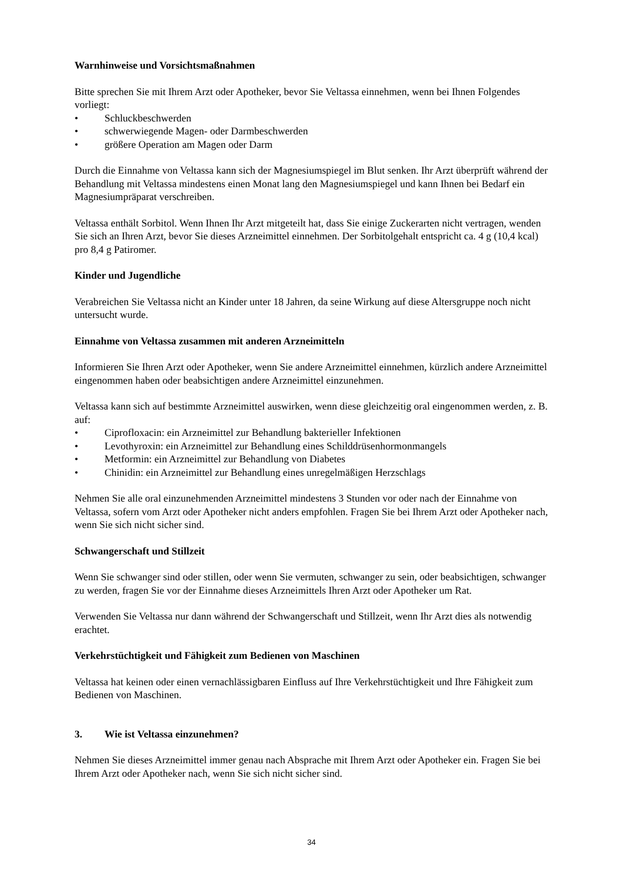Warnhinweise und Vorsichtsmaßnahmen
Bitte sprechen Sie mit Ihrem Arzt oder Apotheker, bevor Sie Veltassa einnehmen, wenn bei Ihnen Folgendes vorliegt:
• Schluckbeschwerden
• schwerwiegende Magen- oder Darmbeschwerden
• größere Operation am Magen oder Darm
Durch die Einnahme von Veltassa kann sich der Magnesiumspiegel im Blut senken. Ihr Arzt überprüft während der Behandlung mit Veltassa mindestens einen Monat lang den Magnesiumspiegel und kann Ihnen bei Bedarf ein Magnesiumpräparat verschreiben.
Veltassa enthält Sorbitol. Wenn Ihnen Ihr Arzt mitgeteilt hat, dass Sie einige Zuckerarten nicht vertragen, wenden Sie sich an Ihren Arzt, bevor Sie dieses Arzneimittel einnehmen. Der Sorbitolgehalt entspricht ca. 4 g (10,4 kcal) pro 8,4 g Patiromer.
Kinder und Jugendliche
Verabreichen Sie Veltassa nicht an Kinder unter 18 Jahren, da seine Wirkung auf diese Altersgruppe noch nicht untersucht wurde.
Einnahme von Veltassa zusammen mit anderen Arzneimitteln
Informieren Sie Ihren Arzt oder Apotheker, wenn Sie andere Arzneimittel einnehmen, kürzlich andere Arzneimittel eingenommen haben oder beabsichtigen andere Arzneimittel einzunehmen.
Veltassa kann sich auf bestimmte Arzneimittel auswirken, wenn diese gleichzeitig oral eingenommen werden, z. B. auf:
• Ciprofloxacin: ein Arzneimittel zur Behandlung bakterieller Infektionen
• Levothyroxin: ein Arzneimittel zur Behandlung eines Schilddrüsenhormonmangels
• Metformin: ein Arzneimittel zur Behandlung von Diabetes
• Chinidin: ein Arzneimittel zur Behandlung eines unregelmäßigen Herzschlags
Nehmen Sie alle oral einzunehmenden Arzneimittel mindestens 3 Stunden vor oder nach der Einnahme von Veltassa, sofern vom Arzt oder Apotheker nicht anders empfohlen. Fragen Sie bei Ihrem Arzt oder Apotheker nach, wenn Sie sich nicht sicher sind.
Schwangerschaft und Stillzeit
Wenn Sie schwanger sind oder stillen, oder wenn Sie vermuten, schwanger zu sein, oder beabsichtigen, schwanger zu werden, fragen Sie vor der Einnahme dieses Arzneimittels Ihren Arzt oder Apotheker um Rat.
Verwenden Sie Veltassa nur dann während der Schwangerschaft und Stillzeit, wenn Ihr Arzt dies als notwendig erachtet.
Verkehrstüchtigkeit und Fähigkeit zum Bedienen von Maschinen
Veltassa hat keinen oder einen vernachlässigbaren Einfluss auf Ihre Verkehrstüchtigkeit und Ihre Fähigkeit zum Bedienen von Maschinen.
3. Wie ist Veltassa einzunehmen?
Nehmen Sie dieses Arzneimittel immer genau nach Absprache mit Ihrem Arzt oder Apotheker ein. Fragen Sie bei Ihrem Arzt oder Apotheker nach, wenn Sie sich nicht sicher sind.
34